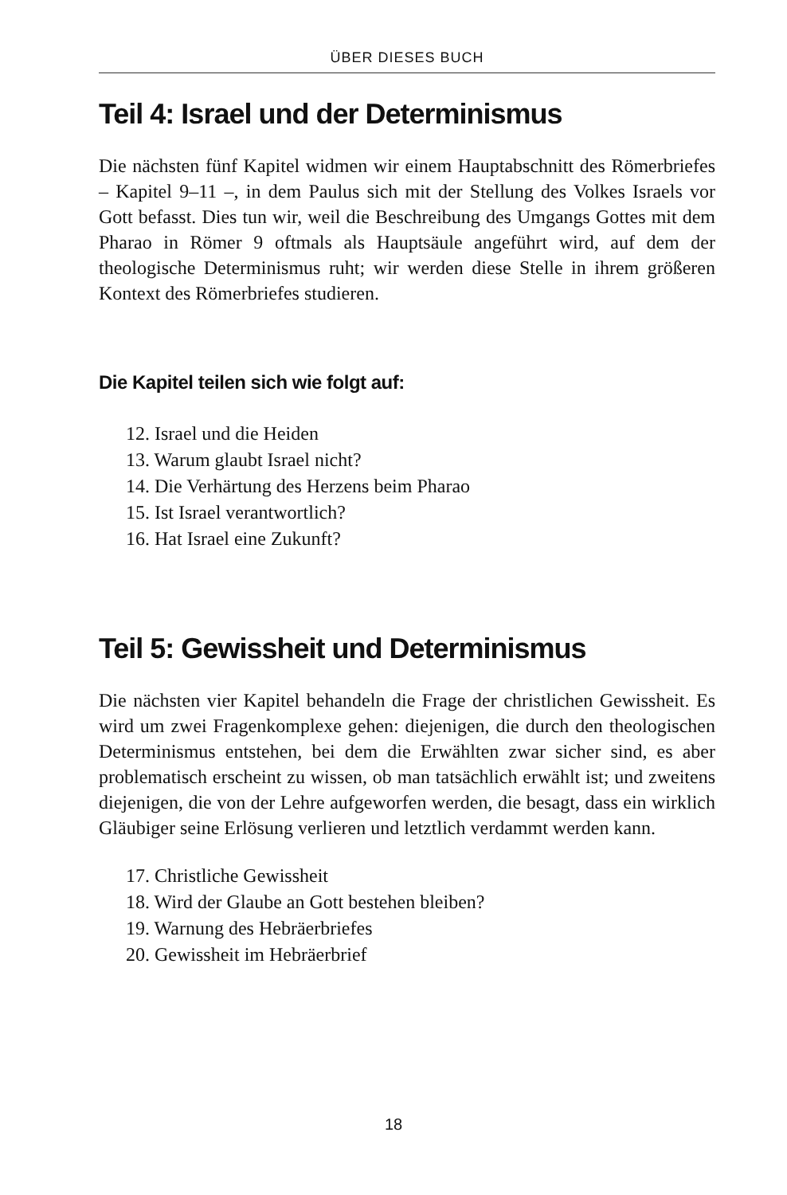ÜBER DIESES BUCH
Teil 4: Israel und der Determinismus
Die nächsten fünf Kapitel widmen wir einem Hauptabschnitt des Römerbriefes – Kapitel 9–11 –, in dem Paulus sich mit der Stellung des Volkes Israels vor Gott befasst. Dies tun wir, weil die Beschreibung des Umgangs Gottes mit dem Pharao in Römer 9 oftmals als Hauptsäule angeführt wird, auf dem der theologische Determinismus ruht; wir werden diese Stelle in ihrem größeren Kontext des Römerbriefes studieren.
Die Kapitel teilen sich wie folgt auf:
12. Israel und die Heiden
13. Warum glaubt Israel nicht?
14. Die Verhärtung des Herzens beim Pharao
15. Ist Israel verantwortlich?
16. Hat Israel eine Zukunft?
Teil 5: Gewissheit und Determinismus
Die nächsten vier Kapitel behandeln die Frage der christlichen Gewissheit. Es wird um zwei Fragenkomplexe gehen: diejenigen, die durch den theologischen Determinismus entstehen, bei dem die Erwählten zwar sicher sind, es aber problematisch erscheint zu wissen, ob man tatsächlich erwählt ist; und zweitens diejenigen, die von der Lehre aufgeworfen werden, die besagt, dass ein wirklich Gläubiger seine Erlösung verlieren und letztlich verdammt werden kann.
17. Christliche Gewissheit
18. Wird der Glaube an Gott bestehen bleiben?
19. Warnung des Hebräerbriefes
20. Gewissheit im Hebräerbrief
18